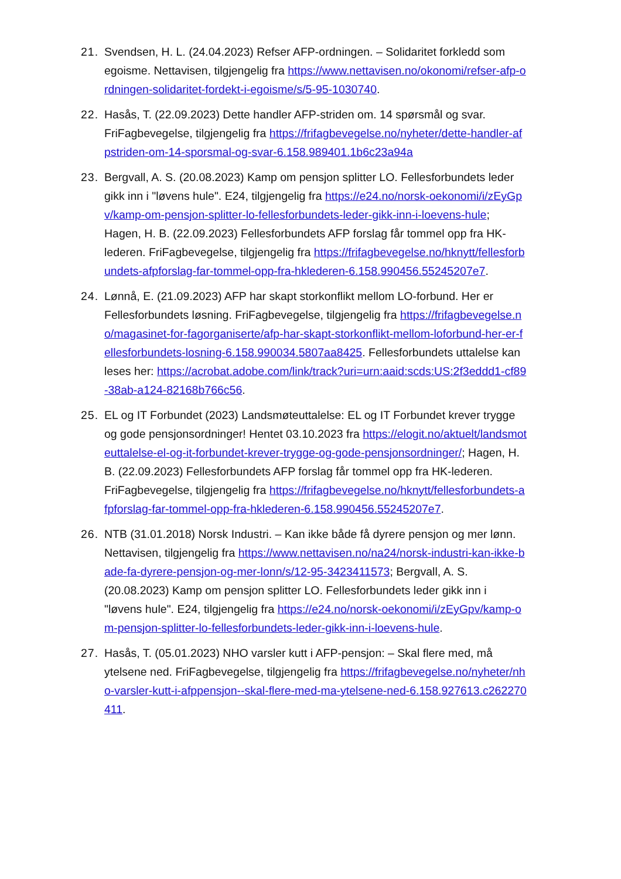21. Svendsen, H. L. (24.04.2023) Refser AFP-ordningen. – Solidaritet forkledd som egoisme. Nettavisen, tilgjengelig fra https://www.nettavisen.no/okonomi/refser-afp-ordningen-solidaritet-fordekt-i-egoisme/s/5-95-1030740.
22. Hasås, T. (22.09.2023) Dette handler AFP-striden om. 14 spørsmål og svar. FriFagbevegelse, tilgjengelig fra https://frifagbevegelse.no/nyheter/dette-handler-afpstriden-om-14-sporsmal-og-svar-6.158.989401.1b6c23a94a
23. Bergvall, A. S. (20.08.2023) Kamp om pensjon splitter LO. Fellesforbundets leder gikk inn i "løvens hule". E24, tilgjengelig fra https://e24.no/norsk-oekonomi/i/zEyGpv/kamp-om-pensjon-splitter-lo-fellesforbundets-leder-gikk-inn-i-loevens-hule; Hagen, H. B. (22.09.2023) Fellesforbundets AFP forslag får tommel opp fra HK-lederen. FriFagbevegelse, tilgjengelig fra https://frifagbevegelse.no/hknytt/fellesforbundets-afpforslag-far-tommel-opp-fra-hklederen-6.158.990456.55245207e7.
24. Lønnå, E. (21.09.2023) AFP har skapt storkonflikt mellom LO-forbund. Her er Fellesforbundets løsning. FriFagbevegelse, tilgjengelig fra https://frifagbevegelse.no/magasinet-for-fagorganiserte/afp-har-skapt-storkonflikt-mellom-loforbund-her-er-fellesforbundets-losning-6.158.990034.5807aa8425. Fellesforbundets uttalelse kan leses her: https://acrobat.adobe.com/link/track?uri=urn:aaid:scds:US:2f3eddd1-cf89-38ab-a124-82168b766c56.
25. EL og IT Forbundet (2023) Landsmøteuttalelse: EL og IT Forbundet krever trygge og gode pensjonsordninger! Hentet 03.10.2023 fra https://elogit.no/aktuelt/landsmoteuttalelse-el-og-it-forbundet-krever-trygge-og-gode-pensjonsordninger/; Hagen, H. B. (22.09.2023) Fellesforbundets AFP forslag får tommel opp fra HK-lederen. FriFagbevegelse, tilgjengelig fra https://frifagbevegelse.no/hknytt/fellesforbundets-afpforslag-far-tommel-opp-fra-hklederen-6.158.990456.55245207e7.
26. NTB (31.01.2018) Norsk Industri. – Kan ikke både få dyrere pensjon og mer lønn. Nettavisen, tilgjengelig fra https://www.nettavisen.no/na24/norsk-industri-kan-ikke-bade-fa-dyrere-pensjon-og-mer-lonn/s/12-95-3423411573; Bergvall, A. S. (20.08.2023) Kamp om pensjon splitter LO. Fellesforbundets leder gikk inn i "løvens hule". E24, tilgjengelig fra https://e24.no/norsk-oekonomi/i/zEyGpv/kamp-om-pensjon-splitter-lo-fellesforbundets-leder-gikk-inn-i-loevens-hule.
27. Hasås, T. (05.01.2023) NHO varsler kutt i AFP-pensjon: – Skal flere med, må ytelsene ned. FriFagbevegelse, tilgjengelig fra https://frifagbevegelse.no/nyheter/nho-varsler-kutt-i-afppensjon--skal-flere-med-ma-ytelsene-ned-6.158.927613.c262270411.